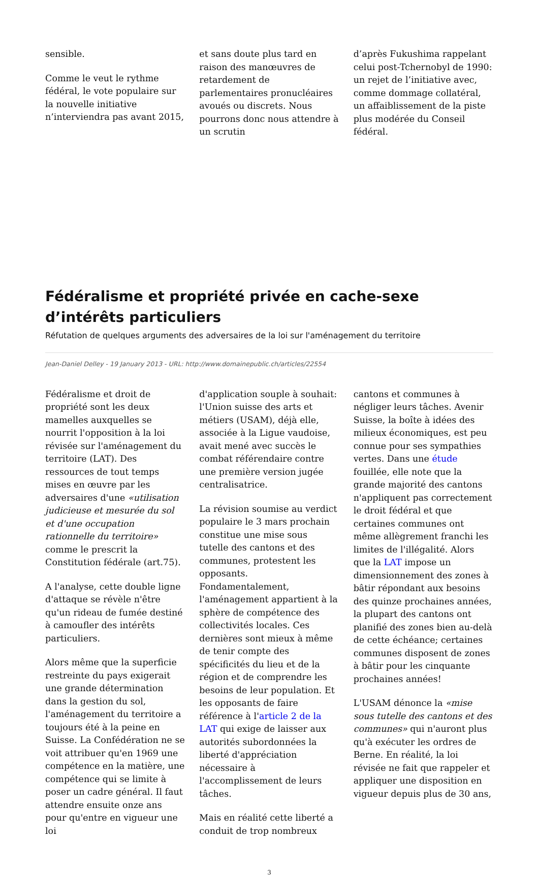sensible.
Comme le veut le rythme fédéral, le vote populaire sur la nouvelle initiative n’interviendra pas avant 2015,
et sans doute plus tard en raison des manœuvres de retardement de parlementaires pronucléaires avoués ou discrets. Nous pourrons donc nous attendre à un scrutin
d’après Fukushima rappelant celui post-Tchernobyl de 1990: un rejet de l’initiative avec, comme dommage collatéral, un affaiblissement de la piste plus modérée du Conseil fédéral.
Fédéralisme et propriété privée en cache-sexe d’intérêts particuliers
Réfutation de quelques arguments des adversaires de la loi sur l'aménagement du territoire
Jean-Daniel Delley - 19 January 2013 - URL: http://www.domainepublic.ch/articles/22554
Fédéralisme et droit de propriété sont les deux mamelles auxquelles se nourrit l'opposition à la loi révisée sur l'aménagement du territoire (LAT). Des ressources de tout temps mises en œuvre par les adversaires d'une «utilisation judicieuse et mesurée du sol et d'une occupation rationnelle du territoire» comme le prescrit la Constitution fédérale (art.75).
A l'analyse, cette double ligne d'attaque se révèle n'être qu'un rideau de fumée destiné à camoufler des intérêts particuliers.
Alors même que la superficie restreinte du pays exigerait une grande détermination dans la gestion du sol, l'aménagement du territoire a toujours été à la peine en Suisse. La Confédération ne se voit attribuer qu'en 1969 une compétence en la matière, une compétence qui se limite à poser un cadre général. Il faut attendre ensuite onze ans pour qu'entre en vigueur une loi
d'application souple à souhait: l'Union suisse des arts et métiers (USAM), déjà elle, associée à la Ligue vaudoise, avait mené avec succès le combat référendaire contre une première version jugée centralisatrice.
La révision soumise au verdict populaire le 3 mars prochain constitue une mise sous tutelle des cantons et des communes, protestent les opposants. Fondamentalement, l'aménagement appartient à la sphère de compétence des collectivités locales. Ces dernières sont mieux à même de tenir compte des spécificités du lieu et de la région et de comprendre les besoins de leur population. Et les opposants de faire référence à l'article 2 de la LAT qui exige de laisser aux autorités subordonnées la liberté d'appréciation nécessaire à l'accomplissement de leurs tâches.
Mais en réalité cette liberté a conduit de trop nombreux
cantons et communes à négliger leurs tâches. Avenir Suisse, la boîte à idées des milieux économiques, est peu connue pour ses sympathies vertes. Dans une étude fouillée, elle note que la grande majorité des cantons n'appliquent pas correctement le droit fédéral et que certaines communes ont même allègrement franchi les limites de l'illégalité. Alors que la LAT impose un dimensionnement des zones à bâtir répondant aux besoins des quinze prochaines années, la plupart des cantons ont planifié des zones bien au-delà de cette échéance; certaines communes disposent de zones à bâtir pour les cinquante prochaines années!
L'USAM dénonce la «mise sous tutelle des cantons et des communes» qui n'auront plus qu'à exécuter les ordres de Berne. En réalité, la loi révisée ne fait que rappeler et appliquer une disposition en vigueur depuis plus de 30 ans,
3